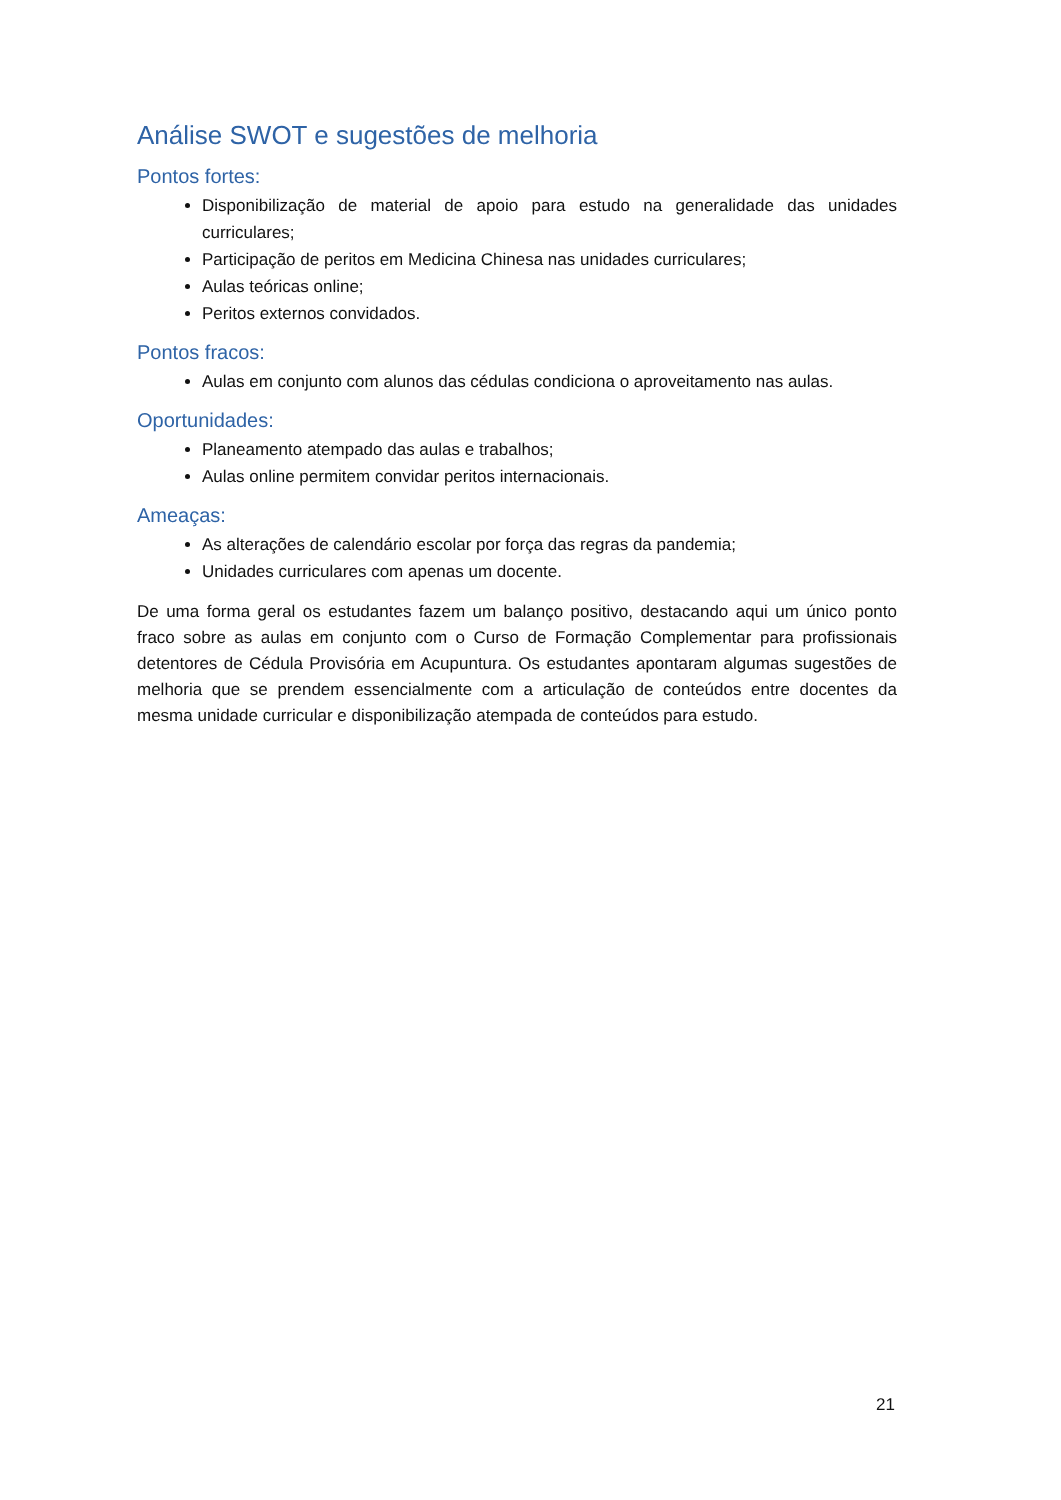Análise SWOT e sugestões de melhoria
Pontos fortes:
Disponibilização de material de apoio para estudo na generalidade das unidades curriculares;
Participação de peritos em Medicina Chinesa nas unidades curriculares;
Aulas teóricas online;
Peritos externos convidados.
Pontos fracos:
Aulas em conjunto com alunos das cédulas condiciona o aproveitamento nas aulas.
Oportunidades:
Planeamento atempado das aulas e trabalhos;
Aulas online permitem convidar peritos internacionais.
Ameaças:
As alterações de calendário escolar por força das regras da pandemia;
Unidades curriculares com apenas um docente.
De uma forma geral os estudantes fazem um balanço positivo, destacando aqui um único ponto fraco sobre as aulas em conjunto com o Curso de Formação Complementar para profissionais detentores de Cédula Provisória em Acupuntura. Os estudantes apontaram algumas sugestões de melhoria que se prendem essencialmente com a articulação de conteúdos entre docentes da mesma unidade curricular e disponibilização atempada de conteúdos para estudo.
21